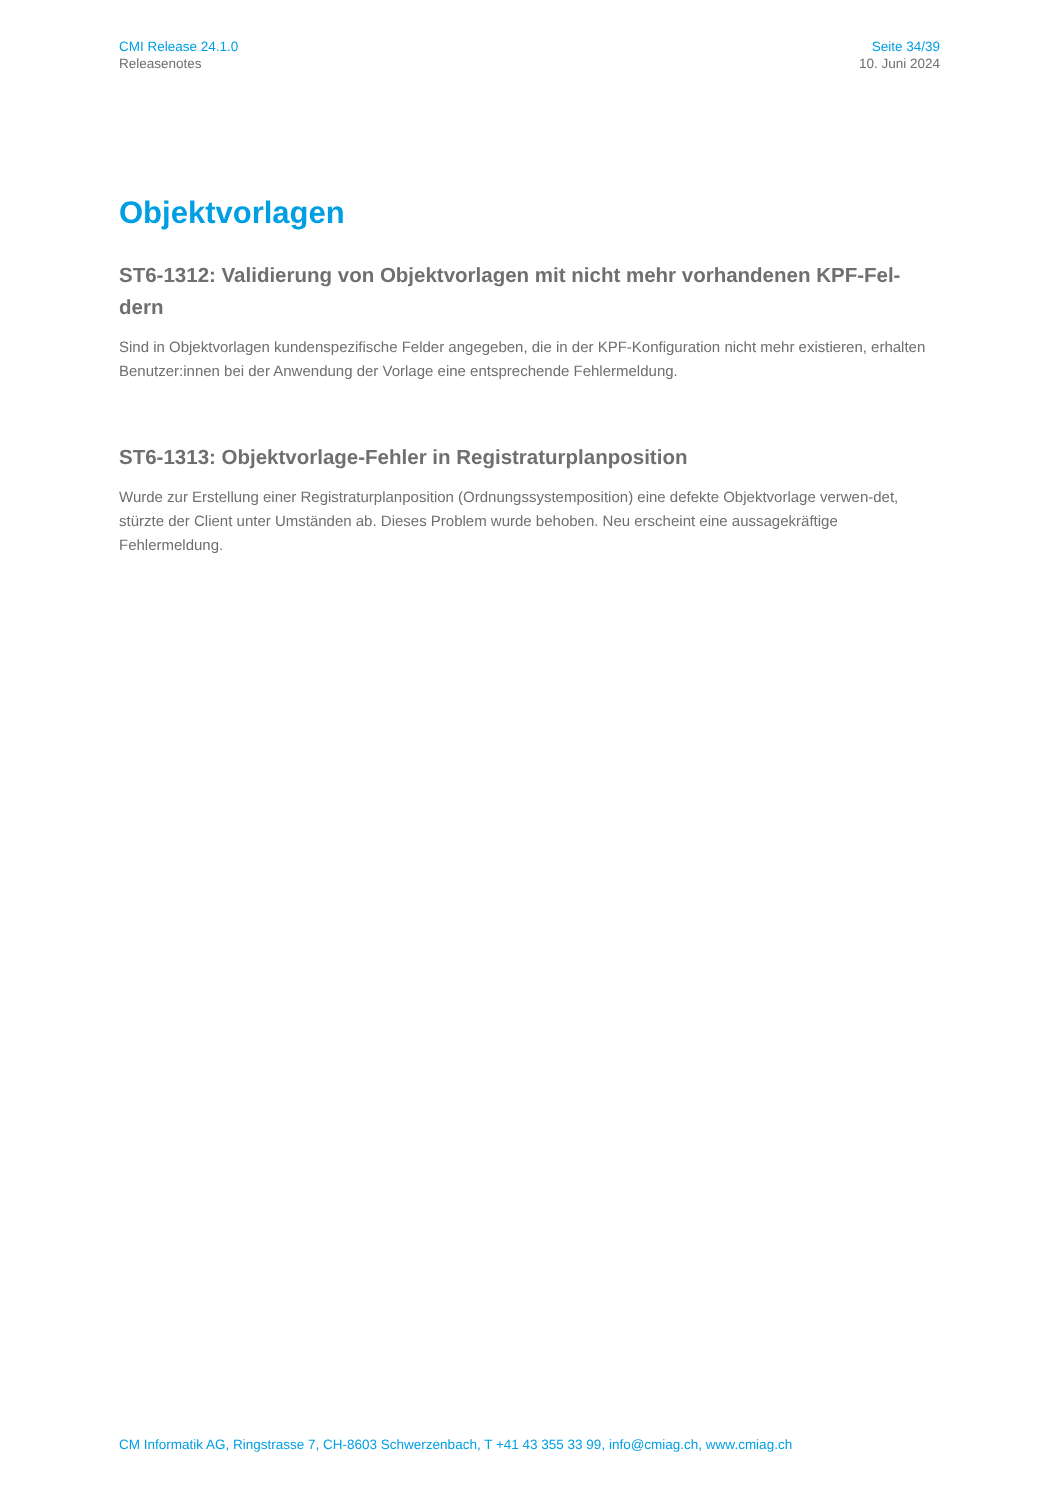CMI Release 24.1.0
Releasenotes
Seite 34/39
10. Juni 2024
Objektvorlagen
ST6-1312: Validierung von Objektvorlagen mit nicht mehr vorhandenen KPF-Fel-dern
Sind in Objektvorlagen kundenspezifische Felder angegeben, die in der KPF-Konfiguration nicht mehr existieren, erhalten Benutzer:innen bei der Anwendung der Vorlage eine entsprechende Fehlermeldung.
ST6-1313: Objektvorlage-Fehler in Registraturplanposition
Wurde zur Erstellung einer Registraturplanposition (Ordnungssystemposition) eine defekte Objektvorlage verwen-det, stürzte der Client unter Umständen ab. Dieses Problem wurde behoben. Neu erscheint eine aussagekräftige Fehlermeldung.
CM Informatik AG, Ringstrasse 7, CH-8603 Schwerzenbach, T +41 43 355 33 99, info@cmiag.ch, www.cmiag.ch